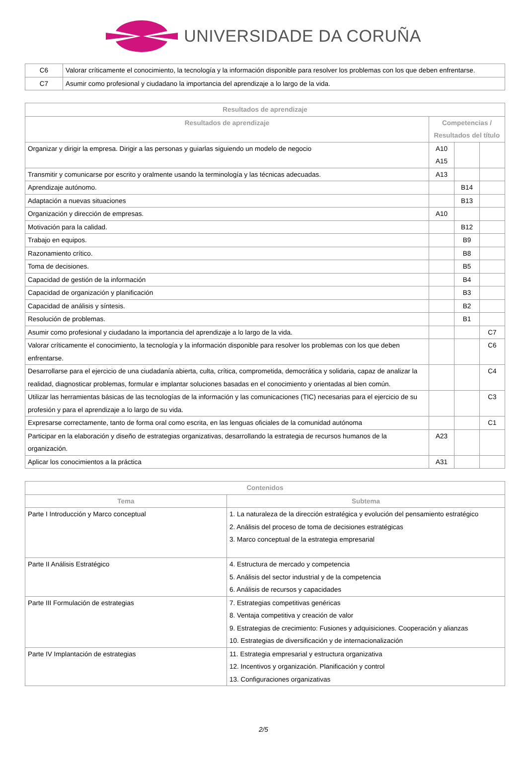UNIVERSIDADE DA CORUÑA
| C6 | Valorar críticamente el conocimiento, la tecnología y la información disponible para resolver los problemas con los que deben enfrentarse. |
| C7 | Asumir como profesional y ciudadano la importancia del aprendizaje a lo largo de la vida. |
| Resultados de aprendizaje | | | |
| --- | --- | --- | --- |
| Resultados de aprendizaje | Competencias / Resultados del título | | |
| Organizar y dirigir la empresa. Dirigir a las personas y guiarlas siguiendo un modelo de negocio | A10 A15 | | |
| Transmitir y comunicarse por escrito y oralmente usando la terminología y las técnicas adecuadas. | A13 | | |
| Aprendizaje autónomo. | | B14 | |
| Adaptación a nuevas situaciones | | B13 | |
| Organización y dirección de empresas. | A10 | | |
| Motivación para la calidad. | | B12 | |
| Trabajo en equipos. | | B9 | |
| Razonamiento crítico. | | B8 | |
| Toma de decisiones. | | B5 | |
| Capacidad de gestión de la información | | B4 | |
| Capacidad de organización y planificación | | B3 | |
| Capacidad de análisis y síntesis. | | B2 | |
| Resolución de problemas. | | B1 | |
| Asumir como profesional y ciudadano la importancia del aprendizaje a lo largo de la vida. | | | C7 |
| Valorar críticamente el conocimiento, la tecnología y la información disponible para resolver los problemas con los que deben enfrentarse. | | | C6 |
| Desarrollarse para el ejercicio de una ciudadanía abierta, culta, crítica, comprometida, democrática y solidaria, capaz de analizar la realidad, diagnosticar problemas, formular e implantar soluciones basadas en el conocimiento y orientadas al bien común. | | | C4 |
| Utilizar las herramientas básicas de las tecnologías de la información y las comunicaciones (TIC) necesarias para el ejercicio de su profesión y para el aprendizaje a lo largo de su vida. | | | C3 |
| Expresarse correctamente, tanto de forma oral como escrita, en las lenguas oficiales de la comunidad autónoma | | | C1 |
| Participar en la elaboración y diseño de estrategias organizativas, desarrollando la estrategia de recursos humanos de la organización. | A23 | | |
| Aplicar los conocimientos a la práctica | A31 | | |
| Contenidos | |
| --- | --- |
| Tema | Subtema |
| Parte I Introducción y Marco conceptual | 1. La naturaleza de la dirección estratégica y evolución del pensamiento estratégico 2. Análisis del proceso de toma de decisiones estratégicas 3. Marco conceptual de la estrategia empresarial |
| Parte II Análisis Estratégico | 4. Estructura de mercado y competencia 5. Análisis del sector industrial y de la competencia 6. Análisis de recursos y capacidades |
| Parte III Formulación de estrategias | 7. Estrategias competitivas genéricas 8. Ventaja competitiva y creación de valor 9. Estrategias de crecimiento: Fusiones y adquisiciones. Cooperación y alianzas 10. Estrategias de diversificación y de internacionalización |
| Parte IV Implantación de estrategias | 11. Estrategia empresarial y estructura organizativa 12. Incentivos y organización. Planificación y control 13. Configuraciones organizativas |
2/5